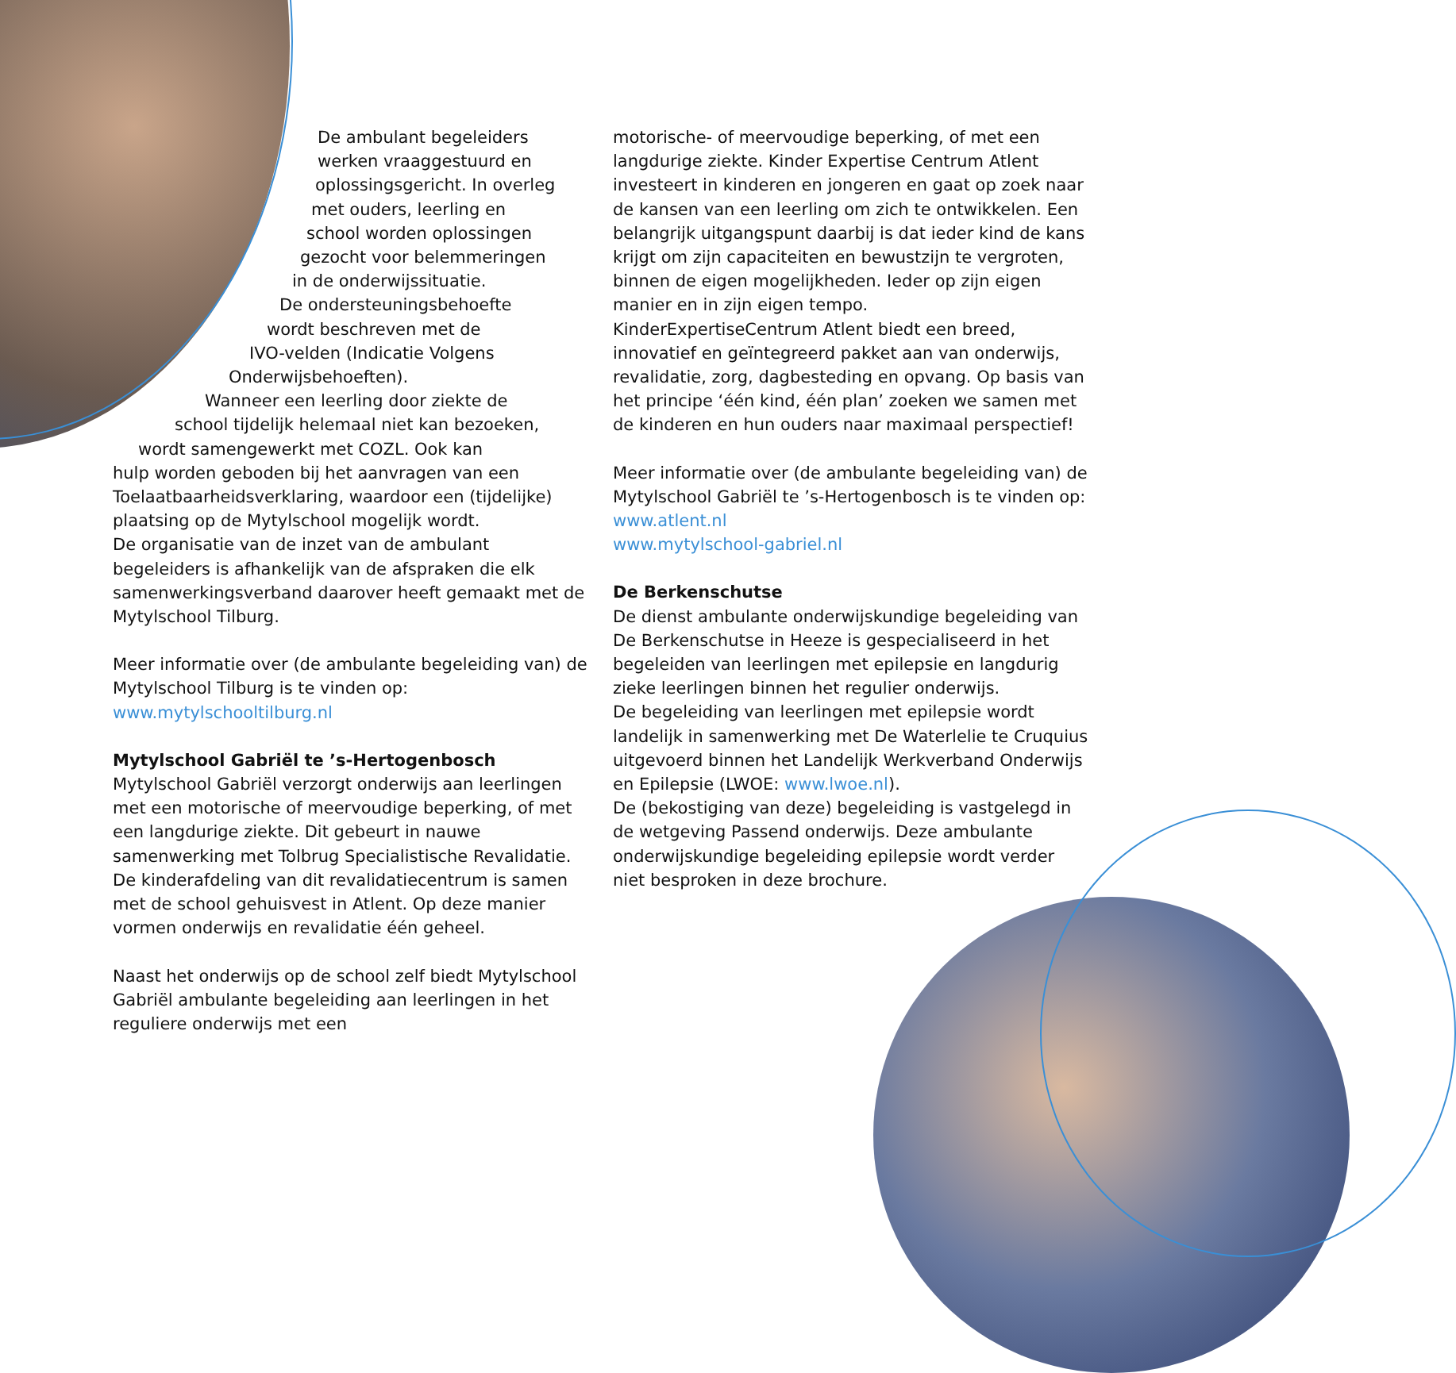De ambulant begeleiders
werken vraaggestuurd en
oplossingsgericht. In overleg
met ouders, leerling en
school worden oplossingen
gezocht voor belemmeringen
in de onderwijssituatie.
De ondersteuningsbehoefte
wordt beschreven met de
IVO-velden (Indicatie Volgens
Onderwijsbehoeften).
Wanneer een leerling door ziekte de
school tijdelijk helemaal niet kan bezoeken,
wordt samengewerkt met COZL. Ook kan
hulp worden geboden bij het aanvragen van een Toelaatbaarheidsverklaring, waardoor een (tijdelijke) plaatsing op de Mytylschool mogelijk wordt.
De organisatie van de inzet van de ambulant begeleiders is afhankelijk van de afspraken die elk samenwerkingsverband daarover heeft gemaakt met de Mytylschool Tilburg.
Meer informatie over (de ambulante begeleiding van) de Mytylschool Tilburg is te vinden op:
www.mytylschooltilburg.nl
Mytylschool Gabriël te ’s-Hertogenbosch
Mytylschool Gabriël verzorgt onderwijs aan leerlingen met een motorische of meervoudige beperking, of met een langdurige ziekte. Dit gebeurt in nauwe samenwerking met Tolbrug Specialistische Revalidatie. De kinderafdeling van dit revalidatiecentrum is samen met de school gehuisvest in Atlent. Op deze manier vormen onderwijs en revalidatie één geheel.
Naast het onderwijs op de school zelf biedt Mytylschool Gabriël ambulante begeleiding aan leerlingen in het reguliere onderwijs met een
motorische- of meervoudige beperking, of met een langdurige ziekte. Kinder Expertise Centrum Atlent investeert in kinderen en jongeren en gaat op zoek naar de kansen van een leerling om zich te ontwikkelen. Een belangrijk uitgangspunt daarbij is dat ieder kind de kans krijgt om zijn capaciteiten en bewustzijn te vergroten, binnen de eigen mogelijkheden. Ieder op zijn eigen manier en in zijn eigen tempo.
KinderExpertiseCentrum Atlent biedt een breed, innovatief en geïntegreerd pakket aan van onderwijs, revalidatie, zorg, dagbesteding en opvang. Op basis van het principe ‘één kind, één plan’ zoeken we samen met de kinderen en hun ouders naar maximaal perspectief!
Meer informatie over (de ambulante begeleiding van) de Mytylschool Gabriël te ’s-Hertogenbosch is te vinden op:
www.atlent.nl
www.mytylschool-gabriel.nl
De Berkenschutse
De dienst ambulante onderwijskundige begeleiding van De Berkenschutse in Heeze is gespecialiseerd in het begeleiden van leerlingen met epilepsie en langdurig zieke leerlingen binnen het regulier onderwijs.
De begeleiding van leerlingen met epilepsie wordt landelijk in samenwerking met De Waterlelie te Cruquius uitgevoerd binnen het Landelijk Werkverband Onderwijs en Epilepsie (LWOE: www.lwoe.nl).
De (bekostiging van deze) begeleiding is vastgelegd in de wetgeving Passend onderwijs. Deze ambulante onderwijskundige begeleiding epilepsie wordt verder niet besproken in deze brochure.